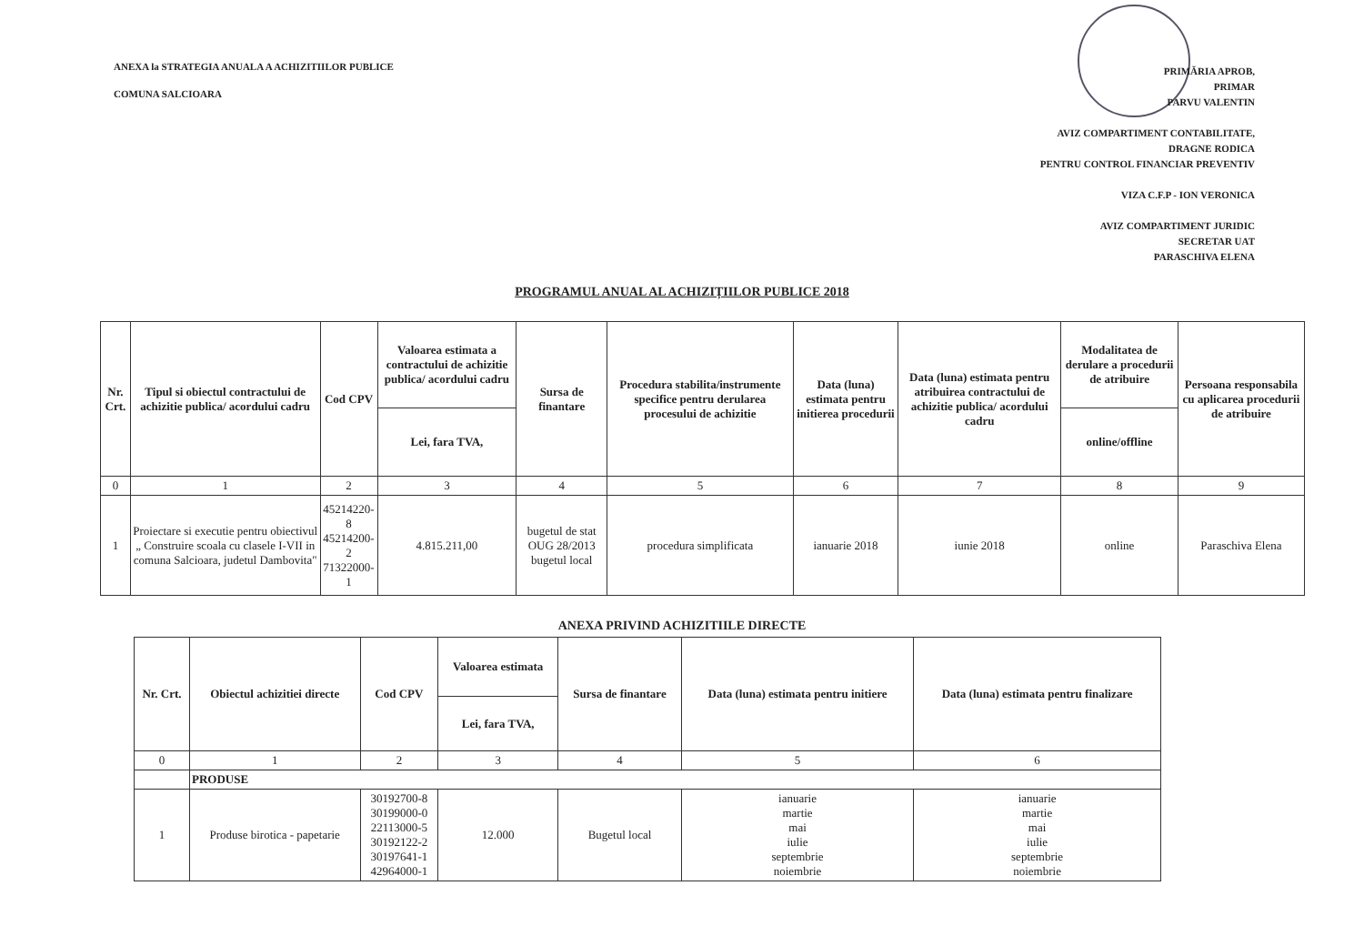ANEXA la STRATEGIA ANUALA A ACHIZITIILOR PUBLICE
COMUNA SALCIOARA
PRIMĂRIA APROB,
PRIMAR
PARVU VALENTIN
AVIZ COMPARTIMENT CONTABILITATE,
DRAGNE RODICA
PENTRU CONTROL FINANCIAR PREVENTIV
VIZA C.F.P - ION VERONICA
AVIZ COMPARTIMENT JURIDIC
SECRETAR UAT
PARASCHIVA ELENA
PROGRAMUL ANUAL AL ACHIZIȚIILOR PUBLICE 2018
| Nr. Crt. | Tipul si obiectul contractului de achizitie publica/ acordului cadru | Cod CPV | Valoarea estimata a contractului de achizitie publica/ acordului cadru | Sursa de finantare | Procedura stabilita/instrumente specifice pentru derularea procesului de achizitie | Data (luna) estimata pentru initierea procedurii | Data (luna) estimata pentru atribuirea contractului de achizitie publica/ acordului cadru | Modalitatea de derulare a procedurii de atribuire | Persoana responsabila cu aplicarea procedurii de atribuire |
| --- | --- | --- | --- | --- | --- | --- | --- | --- | --- |
| | | | Lei, fara TVA, | | | | | online/offline | |
| 0 | 1 | 2 | 3 | 4 | 5 | 6 | 7 | 8 | 9 |
| 1 | Proiectare si executie pentru obiectivul „ Construire scoala cu clasele I-VII in comuna Salcioara, judetul Dambovita" | 45214220-8 45214200-2 71322000-1 | 4.815.211,00 | bugetul de stat OUG 28/2013 bugetul local | procedura simplificata | ianuarie 2018 | iunie 2018 | online | Paraschiva Elena |
ANEXA PRIVIND ACHIZITIILE DIRECTE
| Nr. Crt. | Obiectul achizitiei directe | Cod CPV | Valoarea estimata | Sursa de finantare | Data (luna) estimata pentru initiere | Data (luna) estimata pentru finalizare |
| --- | --- | --- | --- | --- | --- | --- |
| | | | Lei, fara TVA, | | | |
| 0 | 1 | 2 | 3 | 4 | 5 | 6 |
| | PRODUSE | | | | | |
| 1 | Produse birotica - papetarie | 30192700-8 30199000-0 22113000-5 30192122-2 30197641-1 42964000-1 | 12.000 | Bugetul local | ianuarie martie mai iulie septembrie noiembrie | ianuarie martie mai iulie septembrie noiembrie |